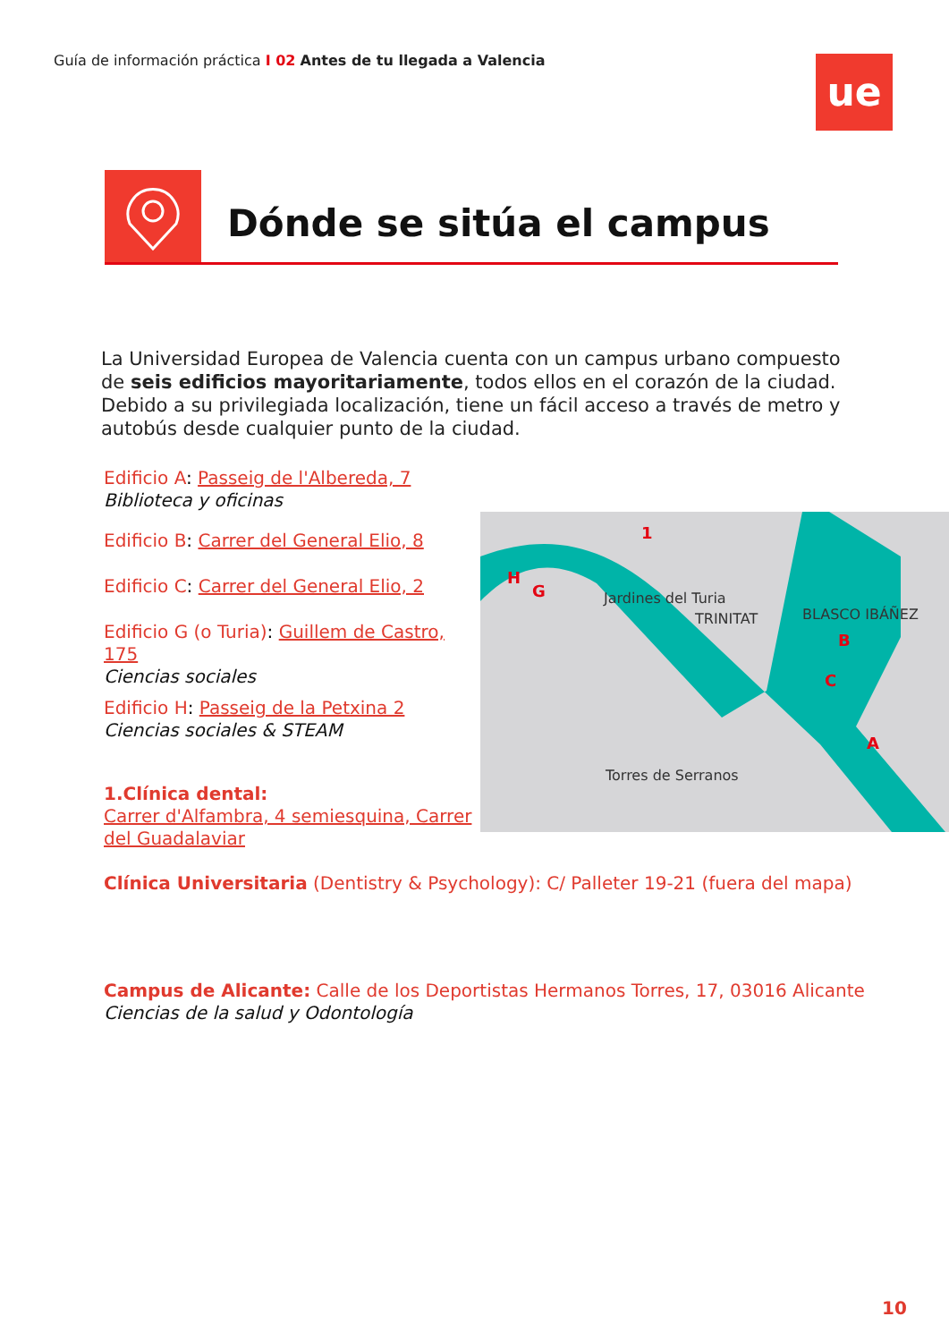Guía de información práctica I 02 Antes de tu llegada a Valencia
ue
Dónde se sitúa el campus
La Universidad Europea de Valencia cuenta con un campus urbano compuesto de seis edificios mayoritariamente, todos ellos en el corazón de la ciudad. Debido a su privilegiada localización, tiene un fácil acceso a través de metro y autobús desde cualquier punto de la ciudad.
Edificio A: Passeig de l'Albereda, 7
Biblioteca y oficinas
Edificio B: Carrer del General Elio, 8
Edificio C: Carrer del General Elio, 2
Edificio G (o Turia): Guillem de Castro, 175
Ciencias sociales
Edificio H: Passeig de la Petxina 2
Ciencias sociales & STEAM
1.Clínica dental:
Carrer d'Alfambra, 4 semiesquina, Carrer del Guadalaviar
Jardines del Turia
TRINITAT
BLASCO IBÁÑEZ
Torres de Serranos
x
1
H
G
B
C
A
Clínica Universitaria (Dentistry & Psychology): C/ Palleter 19-21 (fuera del mapa)
Campus de Alicante: Calle de los Deportistas Hermanos Torres, 17, 03016 Alicante
Ciencias de la salud y Odontología
10